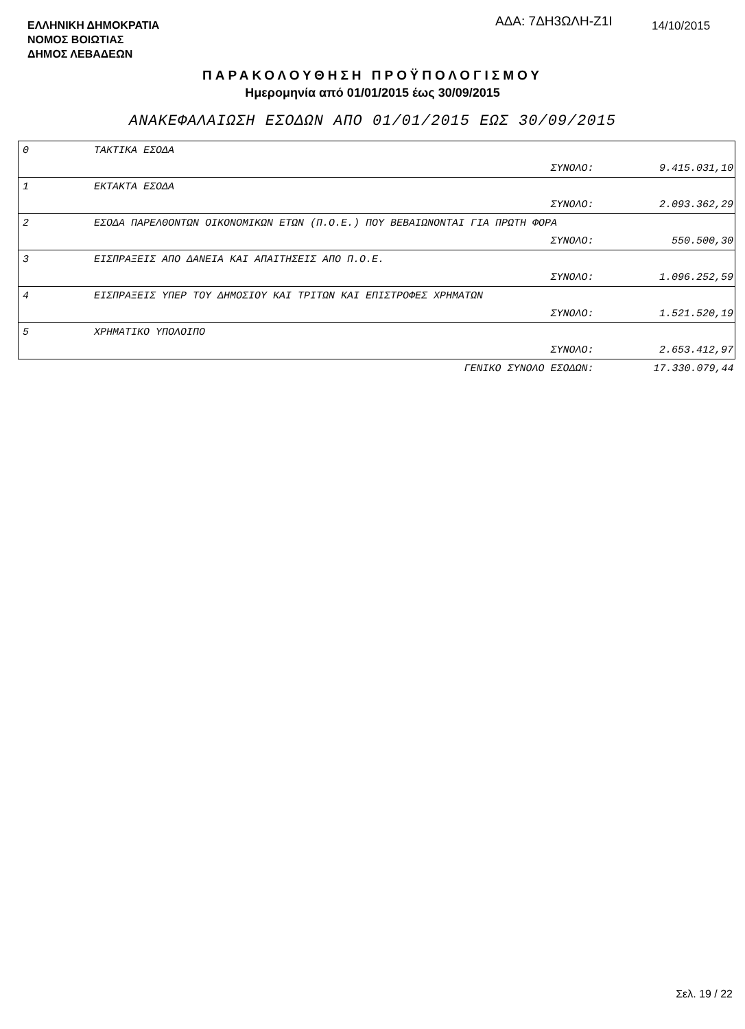ΕΛΛΗΝΙΚΗ ΔΗΜΟΚΡΑΤΙΑ
ΝΟΜΟΣ ΒΟΙΩΤΙΑΣ
ΔΗΜΟΣ ΛΕΒΑΔΕΩΝ
ΑΔΑ: 7ΔΗ3ΩΛΗ-Ζ1Ι 14/10/2015
ΠΑΡΑΚΟΛΟΥΘΗΣΗ ΠΡΟΫΠΟΛΟΓΙΣΜΟΥ
Ημερομηνία από 01/01/2015 έως 30/09/2015
ΑΝΑΚΕΦΑΛΑΙΩΣΗ ΕΣΟΔΩΝ ΑΠΟ 01/01/2015 ΕΩΣ 30/09/2015
| 0 | ΤΑΚΤΙΚΑ ΕΣΟΔΑ | | |
| | | ΣΥΝΟΛΟ: | 9.415.031,10 |
| 1 | ΕΚΤΑΚΤΑ ΕΣΟΔΑ | | |
| | | ΣΥΝΟΛΟ: | 2.093.362,29 |
| 2 | ΕΣΟΔΑ ΠΑΡΕΛΘΟΝΤΩΝ ΟΙΚΟΝΟΜΙΚΩΝ ΕΤΩΝ (Π.Ο.Ε.) ΠΟΥ ΒΕΒΑΙΩΝΟΝΤΑΙ ΓΙΑ ΠΡΩΤΗ ΦΟΡΑ | | |
| | | ΣΥΝΟΛΟ: | 550.500,30 |
| 3 | ΕΙΣΠΡΑΞΕΙΣ ΑΠΟ ΔΑΝΕΙΑ ΚΑΙ ΑΠΑΙΤΗΣΕΙΣ ΑΠΟ Π.Ο.Ε. | | |
| | | ΣΥΝΟΛΟ: | 1.096.252,59 |
| 4 | ΕΙΣΠΡΑΞΕΙΣ ΥΠΕΡ ΤΟΥ ΔΗΜΟΣΙΟΥ ΚΑΙ ΤΡΙΤΩΝ ΚΑΙ ΕΠΙΣΤΡΟΦΕΣ ΧΡΗΜΑΤΩΝ | | |
| | | ΣΥΝΟΛΟ: | 1.521.520,19 |
| 5 | ΧΡΗΜΑΤΙΚΟ ΥΠΟΛΟΙΠΟ | | |
| | | ΣΥΝΟΛΟ: | 2.653.412,97 |
| | | ΓΕΝΙΚΟ ΣΥΝΟΛΟ ΕΣΟΔΩΝ: | 17.330.079,44 |
Σελ. 19 / 22